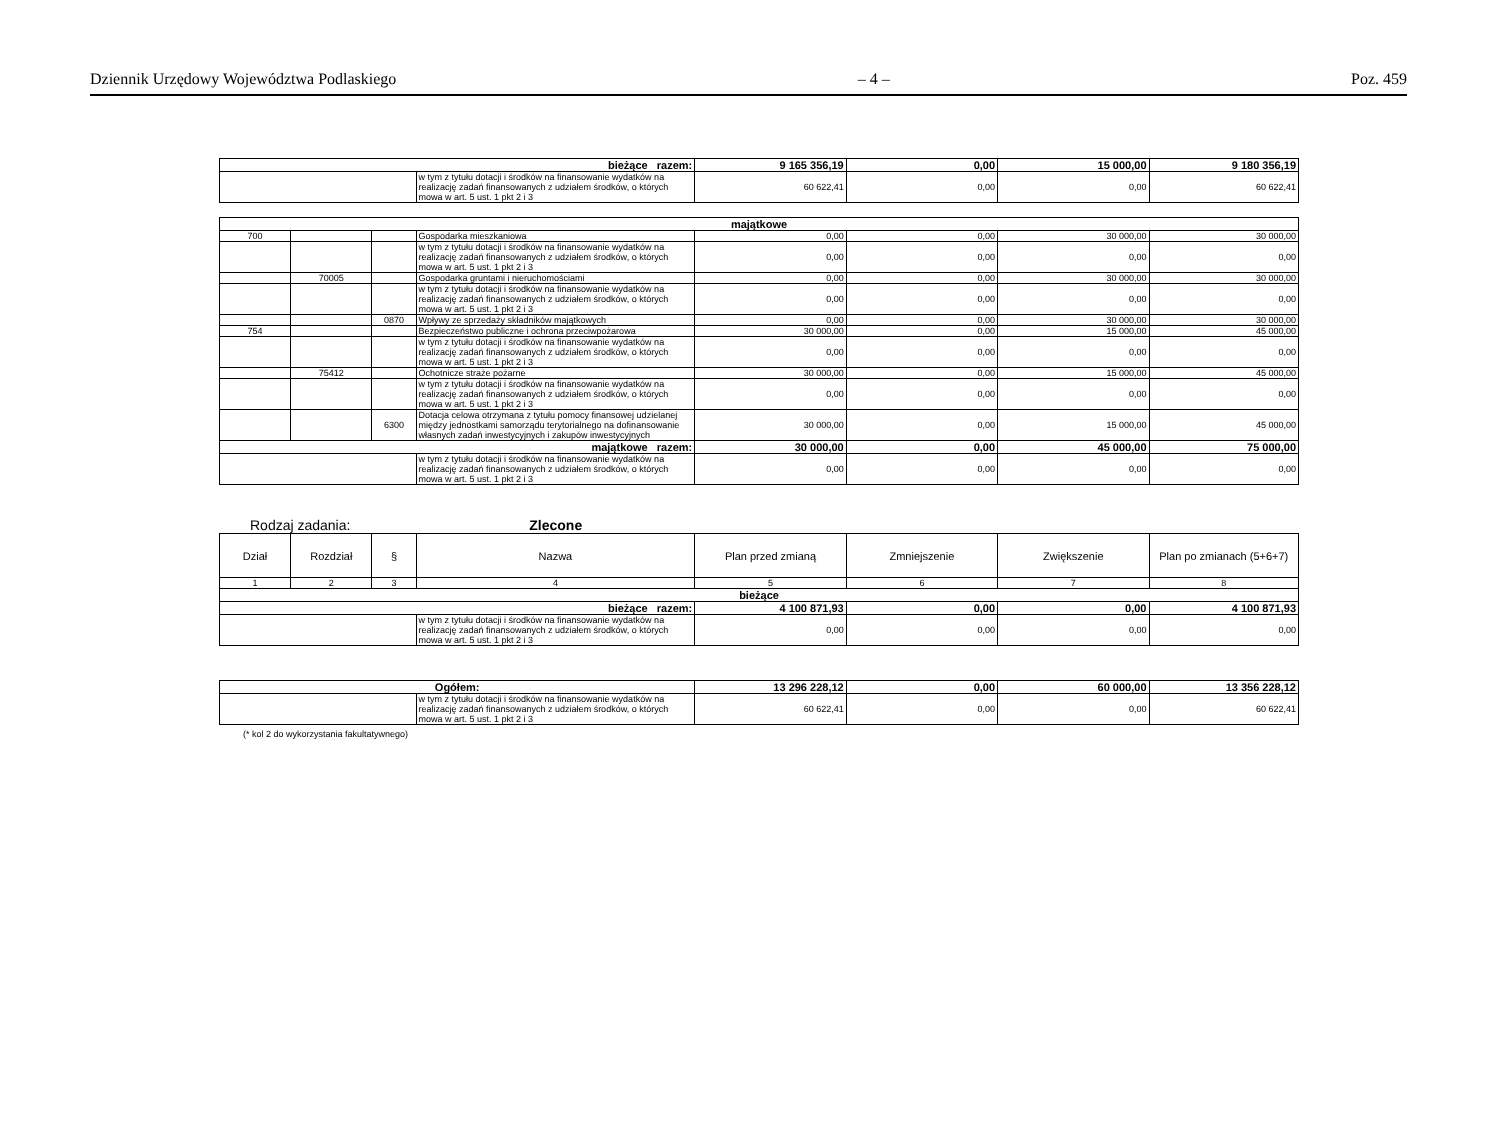Dziennik Urzędowy Województwa Podlaskiego – 4 – Poz. 459
| bieżące razem: | | 9 165 356,19 | 0,00 | 15 000,00 | 9 180 356,19 |
| | w tym z tytułu dotacji i środków na finansowanie wydatków na realizację zadań finansowanych z udziałem środków, o których mowa w art. 5 ust. 1 pkt 2 i 3 | 60 622,41 | 0,00 | 0,00 | 60 622,41 |
| majątkowe | | | | | | | |
| 700 | | | Gospodarka mieszkaniowa | 0,00 | 0,00 | 30 000,00 | 30 000,00 |
| | | | w tym z tytułu dotacji i środków na finansowanie wydatków na realizację zadań finansowanych z udziałem środków, o których mowa w art. 5 ust. 1 pkt 2 i 3 | 0,00 | 0,00 | 0,00 | 0,00 |
| | 70005 | | Gospodarka gruntami i nieruchomościami | 0,00 | 0,00 | 30 000,00 | 30 000,00 |
| | | | w tym z tytułu dotacji i środków na finansowanie wydatków na realizację zadań finansowanych z udziałem środków, o których mowa w art. 5 ust. 1 pkt 2 i 3 | 0,00 | 0,00 | 0,00 | 0,00 |
| | | 0870 | Wpływy ze sprzedaży składników majątkowych | 0,00 | 0,00 | 30 000,00 | 30 000,00 |
| 754 | | | Bezpieczeństwo publiczne i ochrona przeciwpożarowa | 30 000,00 | 0,00 | 15 000,00 | 45 000,00 |
| | | | w tym z tytułu dotacji i środków na finansowanie wydatków na realizację zadań finansowanych z udziałem środków, o których mowa w art. 5 ust. 1 pkt 2 i 3 | 0,00 | 0,00 | 0,00 | 0,00 |
| | 75412 | | Ochotnicze straże pożarne | 30 000,00 | 0,00 | 15 000,00 | 45 000,00 |
| | | | w tym z tytułu dotacji i środków na finansowanie wydatków na realizację zadań finansowanych z udziałem środków, o których mowa w art. 5 ust. 1 pkt 2 i 3 | 0,00 | 0,00 | 0,00 | 0,00 |
| | | 6300 | Dotacja celowa otrzymana z tytułu pomocy finansowej udzielanej między jednostkami samorządu terytorialnego na dofinansowanie własnych zadań inwestycyjnych i zakupów inwestycyjnych | 30 000,00 | 0,00 | 15 000,00 | 45 000,00 |
| majątkowe razem: | | | | 30 000,00 | 0,00 | 45 000,00 | 75 000,00 |
| | | | w tym z tytułu dotacji i środków na finansowanie wydatków na realizację zadań finansowanych z udziałem środków, o których mowa w art. 5 ust. 1 pkt 2 i 3 | 0,00 | 0,00 | 0,00 | 0,00 |
Rodzaj zadania: Zlecone
| Dział | Rozdział | § | Nazwa | Plan przed zmianą | Zmniejszenie | Zwiększenie | Plan po zmianach (5+6+7) |
| --- | --- | --- | --- | --- | --- | --- | --- |
| 1 | 2 | 3 | 4 | 5 | 6 | 7 | 8 |
| bieżące | | | | | | | |
| bieżące razem: | | | | 4 100 871,93 | 0,00 | 0,00 | 4 100 871,93 |
| | | | w tym z tytułu dotacji i środków na finansowanie wydatków na realizację zadań finansowanych z udziałem środków, o których mowa w art. 5 ust. 1 pkt 2 i 3 | 0,00 | 0,00 | 0,00 | 0,00 |
| Ogółem: | | 13 296 228,12 | 0,00 | 60 000,00 | 13 356 228,12 |
| | w tym z tytułu dotacji i środków na finansowanie wydatków na realizację zadań finansowanych z udziałem środków, o których mowa w art. 5 ust. 1 pkt 2 i 3 | 60 622,41 | 0,00 | 0,00 | 60 622,41 |
(* kol 2 do wykorzystania fakultatywnego)